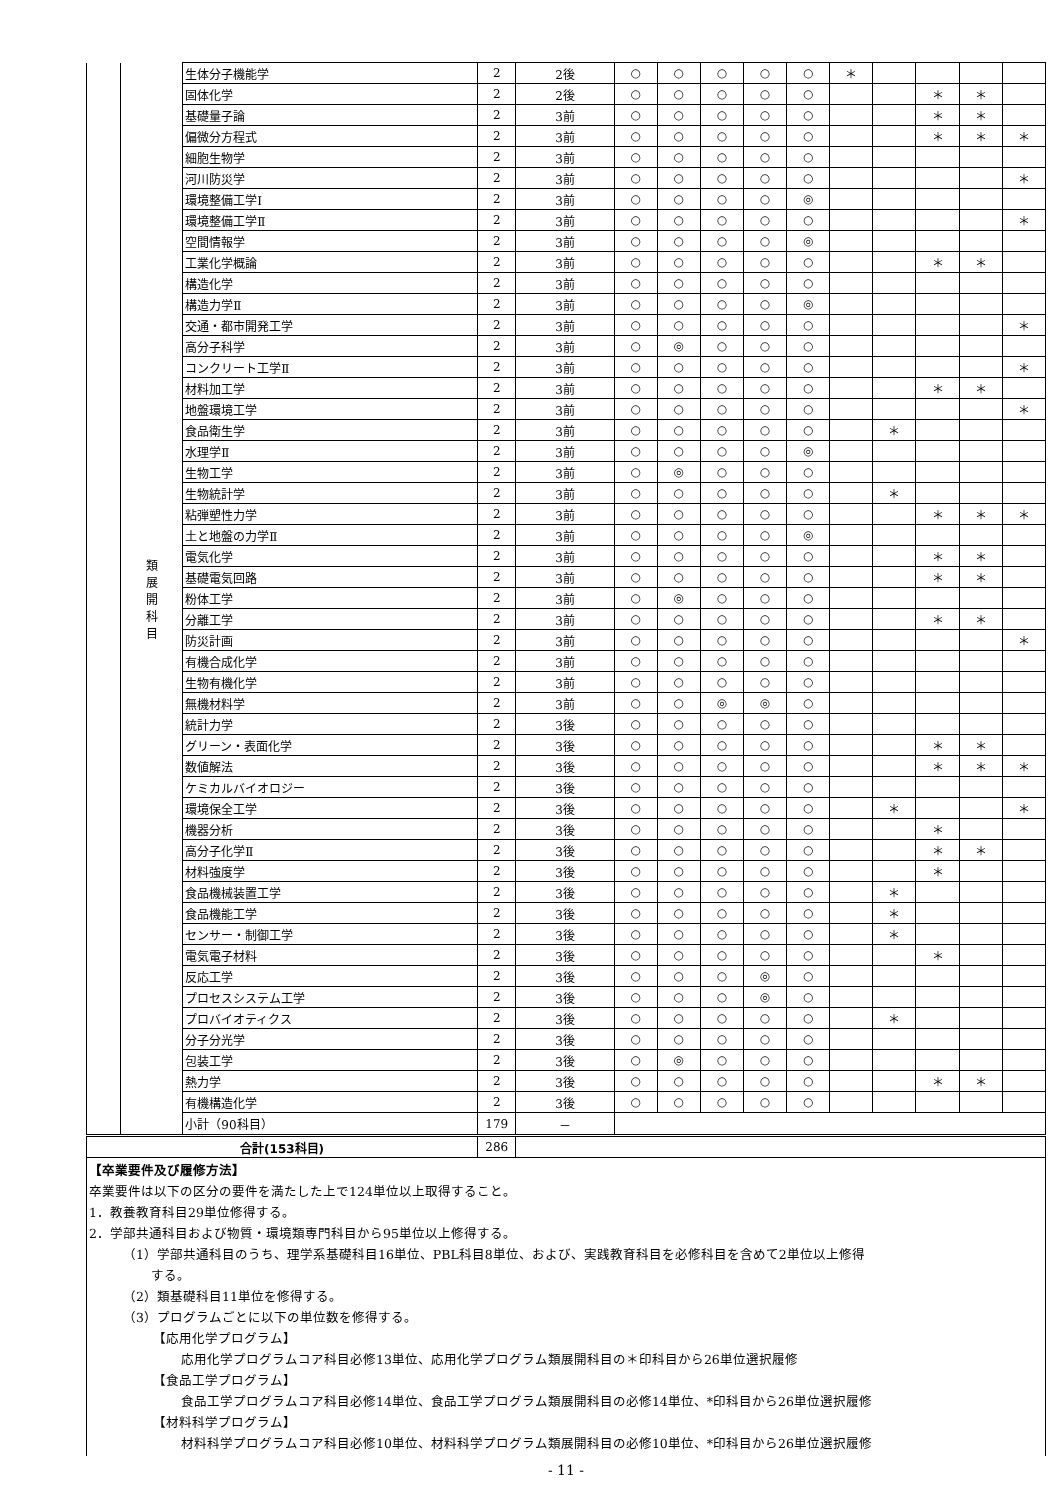| | 類 展 開 科 目 | 生体分子機能学 | 2 | 2後 | ○ | ○ | ○ | ○ | ○ | ＊ | | | | |
| | | 固体化学 | 2 | 2後 | ○ | ○ | ○ | ○ | ○ | | | ＊ | ＊ | |
| | | 基礎量子論 | 2 | 3前 | ○ | ○ | ○ | ○ | ○ | | | ＊ | ＊ | |
| | | 偏微分方程式 | 2 | 3前 | ○ | ○ | ○ | ○ | ○ | | | ＊ | ＊ | ＊ |
| | | 細胞生物学 | 2 | 3前 | ○ | ○ | ○ | ○ | ○ | | | | | |
| | | 河川防災学 | 2 | 3前 | ○ | ○ | ○ | ○ | ○ | | | | | ＊ |
| | | 環境整備工学Ⅰ | 2 | 3前 | ○ | ○ | ○ | ○ | ◎ | | | | | |
| | | 環境整備工学Ⅱ | 2 | 3前 | ○ | ○ | ○ | ○ | ○ | | | | | ＊ |
| | | 空間情報学 | 2 | 3前 | ○ | ○ | ○ | ○ | ◎ | | | | | |
| | | 工業化学概論 | 2 | 3前 | ○ | ○ | ○ | ○ | ○ | | | ＊ | ＊ | |
| | | 構造化学 | 2 | 3前 | ○ | ○ | ○ | ○ | ○ | | | | | |
| | | 構造力学Ⅱ | 2 | 3前 | ○ | ○ | ○ | ○ | ◎ | | | | | |
| | | 交通・都市開発工学 | 2 | 3前 | ○ | ○ | ○ | ○ | ○ | | | | | ＊ |
| | | 高分子科学 | 2 | 3前 | ○ | ◎ | ○ | ○ | ○ | | | | | |
| | | コンクリート工学Ⅱ | 2 | 3前 | ○ | ○ | ○ | ○ | ○ | | | | | ＊ |
| | | 材料加工学 | 2 | 3前 | ○ | ○ | ○ | ○ | ○ | | | ＊ | ＊ | |
| | | 地盤環境工学 | 2 | 3前 | ○ | ○ | ○ | ○ | ○ | | | | | ＊ |
| | | 食品衛生学 | 2 | 3前 | ○ | ○ | ○ | ○ | ○ | | ＊ | | | |
| | | 水理学Ⅱ | 2 | 3前 | ○ | ○ | ○ | ○ | ◎ | | | | | |
| | | 生物工学 | 2 | 3前 | ○ | ◎ | ○ | ○ | ○ | | | | | |
| | | 生物統計学 | 2 | 3前 | ○ | ○ | ○ | ○ | ○ | | ＊ | | | |
| | | 粘弾塑性力学 | 2 | 3前 | ○ | ○ | ○ | ○ | ○ | | | ＊ | ＊ | ＊ |
| | | 土と地盤の力学Ⅱ | 2 | 3前 | ○ | ○ | ○ | ○ | ◎ | | | | | |
| | | 電気化学 | 2 | 3前 | ○ | ○ | ○ | ○ | ○ | | | ＊ | ＊ | |
| | | 基礎電気回路 | 2 | 3前 | ○ | ○ | ○ | ○ | ○ | | | ＊ | ＊ | |
| | | 粉体工学 | 2 | 3前 | ○ | ◎ | ○ | ○ | ○ | | | | | |
| | | 分離工学 | 2 | 3前 | ○ | ○ | ○ | ○ | ○ | | | ＊ | ＊ | |
| | | 防災計画 | 2 | 3前 | ○ | ○ | ○ | ○ | ○ | | | | | ＊ |
| | | 有機合成化学 | 2 | 3前 | ○ | ○ | ○ | ○ | ○ | | | | | |
| | | 生物有機化学 | 2 | 3前 | ○ | ○ | ○ | ○ | ○ | | | | | |
| | | 無機材料学 | 2 | 3前 | ○ | ○ | ◎ | ◎ | ○ | | | | | |
| | | 統計力学 | 2 | 3後 | ○ | ○ | ○ | ○ | ○ | | | | | |
| | | グリーン・表面化学 | 2 | 3後 | ○ | ○ | ○ | ○ | ○ | | | ＊ | ＊ | |
| | | 数値解法 | 2 | 3後 | ○ | ○ | ○ | ○ | ○ | | | ＊ | ＊ | ＊ |
| | | ケミカルバイオロジー | 2 | 3後 | ○ | ○ | ○ | ○ | ○ | | | | | |
| | | 環境保全工学 | 2 | 3後 | ○ | ○ | ○ | ○ | ○ | | ＊ | | | ＊ |
| | | 機器分析 | 2 | 3後 | ○ | ○ | ○ | ○ | ○ | | | ＊ | | |
| | | 高分子化学Ⅱ | 2 | 3後 | ○ | ○ | ○ | ○ | ○ | | | ＊ | ＊ | |
| | | 材料強度学 | 2 | 3後 | ○ | ○ | ○ | ○ | ○ | | | ＊ | | |
| | | 食品機械装置工学 | 2 | 3後 | ○ | ○ | ○ | ○ | ○ | | ＊ | | | |
| | | 食品機能工学 | 2 | 3後 | ○ | ○ | ○ | ○ | ○ | | ＊ | | | |
| | | センサー・制御工学 | 2 | 3後 | ○ | ○ | ○ | ○ | ○ | | ＊ | | | |
| | | 電気電子材料 | 2 | 3後 | ○ | ○ | ○ | ○ | ○ | | | ＊ | | |
| | | 反応工学 | 2 | 3後 | ○ | ○ | ○ | ◎ | ○ | | | | | |
| | | プロセスシステム工学 | 2 | 3後 | ○ | ○ | ○ | ◎ | ○ | | | | | |
| | | プロバイオティクス | 2 | 3後 | ○ | ○ | ○ | ○ | ○ | | ＊ | | | |
| | | 分子分光学 | 2 | 3後 | ○ | ○ | ○ | ○ | ○ | | | | | |
| | | 包装工学 | 2 | 3後 | ○ | ◎ | ○ | ○ | ○ | | | | | |
| | | 熱力学 | 2 | 3後 | ○ | ○ | ○ | ○ | ○ | | | ＊ | ＊ | |
| | | 有機構造化学 | 2 | 3後 | ○ | ○ | ○ | ○ | ○ | | | | | |
| | | 小計（90科目） | 179 | － | | | | | | | | | | |
| 合計(153科目) | | | 286 | | | | | | | | | | | |
【卒業要件及び履修方法】
卒業要件は以下の区分の要件を満たした上で124単位以上取得すること。
1．教養教育科目29単位修得する。
2．学部共通科目および物質・環境類専門科目から95単位以上修得する。
（1）学部共通科目のうち、理学系基礎科目16単位、PBL科目8単位、および、実践教育科目を必修科目を含めて2単位以上修得
する。
（2）類基礎科目11単位を修得する。
（3）プログラムごとに以下の単位数を修得する。
【応用化学プログラム】
応用化学プログラムコア科目必修13単位、応用化学プログラム類展開科目の＊印科目から26単位選択履修
【食品工学プログラム】
食品工学プログラムコア科目必修14単位、食品工学プログラム類展開科目の必修14単位、*印科目から26単位選択履修
【材料科学プログラム】
材料科学プログラムコア科目必修10単位、材料科学プログラム類展開科目の必修10単位、*印科目から26単位選択履修
- 11 -